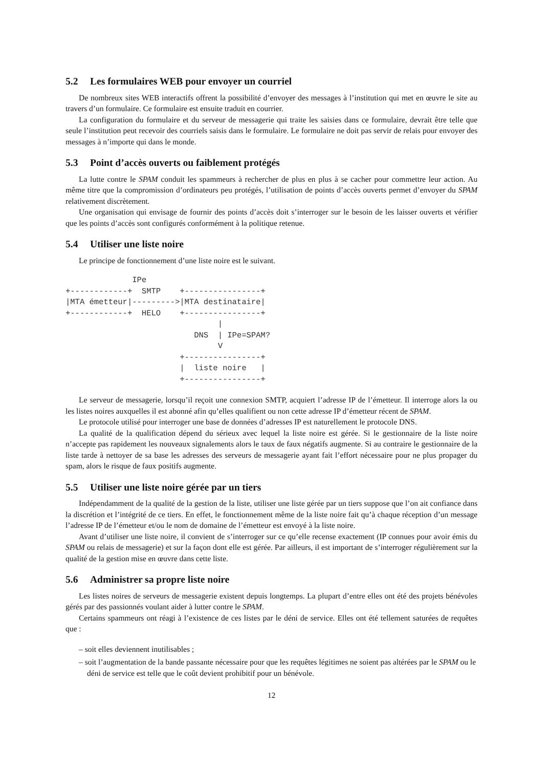5.2 Les formulaires WEB pour envoyer un courriel
De nombreux sites WEB interactifs offrent la possibilité d’envoyer des messages à l’institution qui met en œuvre le site au travers d’un formulaire. Ce formulaire est ensuite traduit en courrier.
La configuration du formulaire et du serveur de messagerie qui traite les saisies dans ce formulaire, devrait être telle que seule l’institution peut recevoir des courriels saisis dans le formulaire. Le formulaire ne doit pas servir de relais pour envoyer des messages à n’importe qui dans le monde.
5.3 Point d’accès ouverts ou faiblement protégés
La lutte contre le SPAM conduit les spammeurs à rechercher de plus en plus à se cacher pour commettre leur action. Au même titre que la compromission d’ordinateurs peu protégés, l’utilisation de points d’accès ouverts permet d’envoyer du SPAM relativement discrètement.
Une organisation qui envisage de fournir des points d’accès doit s’interroger sur le besoin de les laisser ouverts et vérifier que les points d’accès sont configurés conformément à la politique retenue.
5.4 Utiliser une liste noire
Le principe de fonctionnement d’une liste noire est le suivant.
              IPe
+------------+  SMTP    +----------------+
|MTA émetteur|--------->|MTA destinataire|
+------------+  HELO    +----------------+
                                |
                           DNS  | IPe=SPAM?
                                V
                        +----------------+
                        |  liste noire   |
                        +----------------+
Le serveur de messagerie, lorsqu’il reçoit une connexion SMTP, acquiert l’adresse IP de l’émetteur. Il interroge alors la ou les listes noires auxquelles il est abonné afin qu’elles qualifient ou non cette adresse IP d’émetteur récent de SPAM.
Le protocole utilisé pour interroger une base de données d’adresses IP est naturellement le protocole DNS.
La qualité de la qualification dépend du sérieux avec lequel la liste noire est gérée. Si le gestionnaire de la liste noire n’accepte pas rapidement les nouveaux signalements alors le taux de faux négatifs augmente. Si au contraire le gestionnaire de la liste tarde à nettoyer de sa base les adresses des serveurs de messagerie ayant fait l’effort nécessaire pour ne plus propager du spam, alors le risque de faux positifs augmente.
5.5 Utiliser une liste noire gérée par un tiers
Indépendamment de la qualité de la gestion de la liste, utiliser une liste gérée par un tiers suppose que l’on ait confiance dans la discrétion et l’intégrité de ce tiers. En effet, le fonctionnement même de la liste noire fait qu’à chaque réception d’un message l’adresse IP de l’émetteur et/ou le nom de domaine de l’émetteur est envoyé à la liste noire.
Avant d’utiliser une liste noire, il convient de s’interroger sur ce qu’elle recense exactement (IP connues pour avoir émis du SPAM ou relais de messagerie) et sur la façon dont elle est gérée. Par ailleurs, il est important de s’interroger régulièrement sur la qualité de la gestion mise en œuvre dans cette liste.
5.6 Administrer sa propre liste noire
Les listes noires de serveurs de messagerie existent depuis longtemps. La plupart d’entre elles ont été des projets bénévoles gérés par des passionnés voulant aider à lutter contre le SPAM.
Certains spammeurs ont réagi à l’existence de ces listes par le déni de service. Elles ont été tellement saturées de requêtes que :
– soit elles deviennent inutilisables ;
– soit l’augmentation de la bande passante nécessaire pour que les requêtes légitimes ne soient pas altérées par le SPAM ou le déni de service est telle que le coût devient prohibitif pour un bénévole.
12